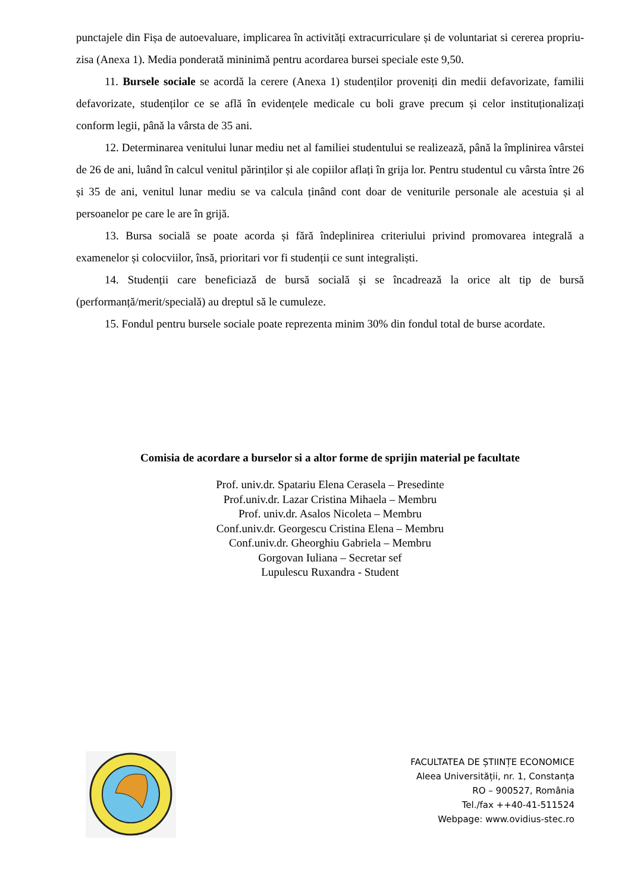punctajele din Fișa de autoevaluare, implicarea în activități extracurriculare și de voluntariat si cererea propriu-zisa (Anexa 1). Media ponderată mininimă pentru acordarea bursei speciale este 9,50.
11. Bursele sociale se acordă la cerere (Anexa 1) studenților proveniți din medii defavorizate, familii defavorizate, studenților ce se află în evidențele medicale cu boli grave precum și celor instituționalizați conform legii, până la vârsta de 35 ani.
12. Determinarea venitului lunar mediu net al familiei studentului se realizează, până la împlinirea vârstei de 26 de ani, luând în calcul venitul părinților și ale copiilor aflați în grija lor. Pentru studentul cu vârsta între 26 și 35 de ani, venitul lunar mediu se va calcula ținând cont doar de veniturile personale ale acestuia și al persoanelor pe care le are în grijă.
13. Bursa socială se poate acorda și fără îndeplinirea criteriului privind promovarea integrală a examenelor și colocviilor, însă, prioritari vor fi studenții ce sunt integraliști.
14. Studenții care beneficiază de bursă socială și se încadrează la orice alt tip de bursă (performanță/merit/specială) au dreptul să le cumuleze.
15. Fondul pentru bursele sociale poate reprezenta minim 30% din fondul total de burse acordate.
Comisia de acordare a burselor si a altor forme de sprijin material pe facultate
Prof. univ.dr. Spatariu Elena Cerasela – Presedinte
Prof.univ.dr. Lazar Cristina Mihaela – Membru
Prof. univ.dr. Asalos Nicoleta – Membru
Conf.univ.dr. Georgescu Cristina Elena – Membru
Conf.univ.dr. Gheorghiu Gabriela – Membru
Gorgovan Iuliana – Secretar sef
Lupulescu Ruxandra - Student
FACULTATEA DE ȘTIINȚE ECONOMICE
Aleea Universității, nr. 1, Constanța
RO – 900527, România
Tel./fax ++40-41-511524
Webpage: www.ovidius-stec.ro